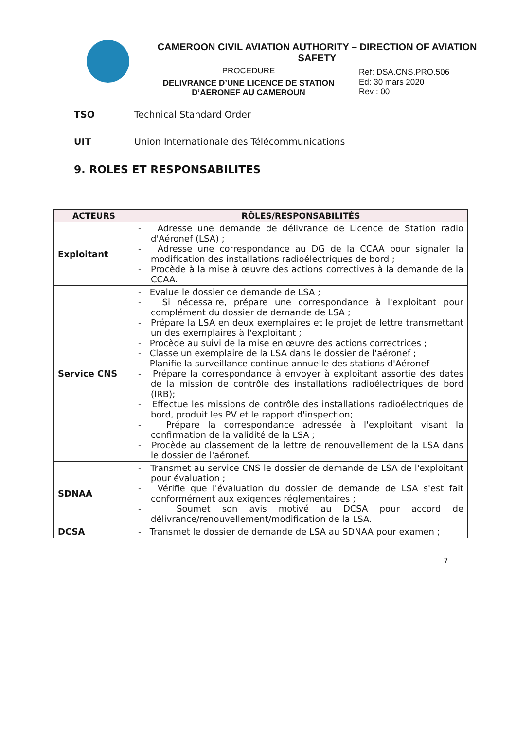| CAMEROON CIVIL AVIATION AUTHORITY – DIRECTION OF AVIATION SAFETY | |
| PROCEDURE | Ref: DSA.CNS.PRO.506 Ed: 30 mars 2020 Rev : 00 |
| DELIVRANCE D’UNE LICENCE DE STATION D’AERONEF AU CAMEROUN | |
TSO Technical Standard Order
UIT Union Internationale des Télécommunications
9. ROLES ET RESPONSABILITES
| ACTEURS | RÔLES/RESPONSABILITÉS |
| --- | --- |
| Exploitant | - Adresse une demande de délivrance de Licence de Station radio d'Aéronef (LSA) ; - Adresse une correspondance au DG de la CCAA pour signaler la modification des installations radioélectriques de bord ; - Procède à la mise à œuvre des actions correctives à la demande de la CCAA. |
| Service CNS | - Evalue le dossier de demande de LSA ; - Si nécessaire, prépare une correspondance à l'exploitant pour complément du dossier de demande de LSA ; - Prépare la LSA en deux exemplaires et le projet de lettre transmettant un des exemplaires à l'exploitant ; - Procède au suivi de la mise en œuvre des actions correctrices ; - Classe un exemplaire de la LSA dans le dossier de l'aéronef ; - Planifie la surveillance continue annuelle des stations d'Aéronef - Prépare la correspondance à envoyer à exploitant assortie des dates de la mission de contrôle des installations radioélectriques de bord (IRB); - Effectue les missions de contrôle des installations radioélectriques de bord, produit les PV et le rapport d'inspection; - Prépare la correspondance adressée à l'exploitant visant la confirmation de la validité de la LSA ; - Procède au classement de la lettre de renouvellement de la LSA dans le dossier de l'aéronef. |
| SDNAA | - Transmet au service CNS le dossier de demande de LSA de l'exploitant pour évaluation ; - Vérifie que l'évaluation du dossier de demande de LSA s'est fait conformément aux exigences réglementaires ; - Soumet son avis motivé au DCSA pour accord de délivrance/renouvellement/modification de la LSA. |
| DCSA | - Transmet le dossier de demande de LSA au SDNAA pour examen ; |
7